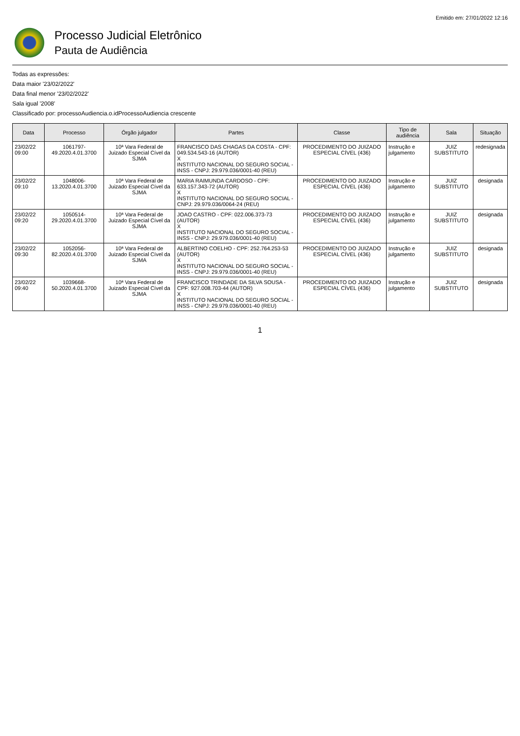Emitido em: 27/01/2022 12:16
Processo Judicial Eletrônico
Pauta de Audiência
Todas as expressões:
Data maior '23/02/2022'
Data final menor '23/02/2022'
Sala igual '2008'
Classificado por: processoAudiencia.o.idProcessoAudiencia crescente
| Data | Processo | Órgão julgador | Partes | Classe | Tipo de audiência | Sala | Situação |
| --- | --- | --- | --- | --- | --- | --- | --- |
| 23/02/22 09:00 | 1061797-49.2020.4.01.3700 | 10ª Vara Federal de Juizado Especial Cível da SJMA | FRANCISCO DAS CHAGAS DA COSTA - CPF: 049.534.543-16 (AUTOR) X INSTITUTO NACIONAL DO SEGURO SOCIAL - INSS - CNPJ: 29.979.036/0001-40 (REU) | PROCEDIMENTO DO JUIZADO ESPECIAL CÍVEL (436) | Instrução e julgamento | JUIZ SUBSTITUTO | redesignada |
| 23/02/22 09:10 | 1048006-13.2020.4.01.3700 | 10ª Vara Federal de Juizado Especial Cível da SJMA | MARIA RAIMUNDA CARDOSO - CPF: 633.157.343-72 (AUTOR) X INSTITUTO NACIONAL DO SEGURO SOCIAL - CNPJ: 29.979.036/0064-24 (REU) | PROCEDIMENTO DO JUIZADO ESPECIAL CÍVEL (436) | Instrução e julgamento | JUIZ SUBSTITUTO | designada |
| 23/02/22 09:20 | 1050514-29.2020.4.01.3700 | 10ª Vara Federal de Juizado Especial Cível da SJMA | JOAO CASTRO - CPF: 022.006.373-73 (AUTOR) X INSTITUTO NACIONAL DO SEGURO SOCIAL - INSS - CNPJ: 29.979.036/0001-40 (REU) | PROCEDIMENTO DO JUIZADO ESPECIAL CÍVEL (436) | Instrução e julgamento | JUIZ SUBSTITUTO | designada |
| 23/02/22 09:30 | 1052056-82.2020.4.01.3700 | 10ª Vara Federal de Juizado Especial Cível da SJMA | ALBERTINO COELHO - CPF: 252.764.253-53 (AUTOR) X INSTITUTO NACIONAL DO SEGURO SOCIAL - INSS - CNPJ: 29.979.036/0001-40 (REU) | PROCEDIMENTO DO JUIZADO ESPECIAL CÍVEL (436) | Instrução e julgamento | JUIZ SUBSTITUTO | designada |
| 23/02/22 09:40 | 1039668-50.2020.4.01.3700 | 10ª Vara Federal de Juizado Especial Cível da SJMA | FRANCISCO TRINDADE DA SILVA SOUSA - CPF: 927.008.703-44 (AUTOR) X INSTITUTO NACIONAL DO SEGURO SOCIAL - INSS - CNPJ: 29.979.036/0001-40 (REU) | PROCEDIMENTO DO JUIZADO ESPECIAL CÍVEL (436) | Instrução e julgamento | JUIZ SUBSTITUTO | designada |
1